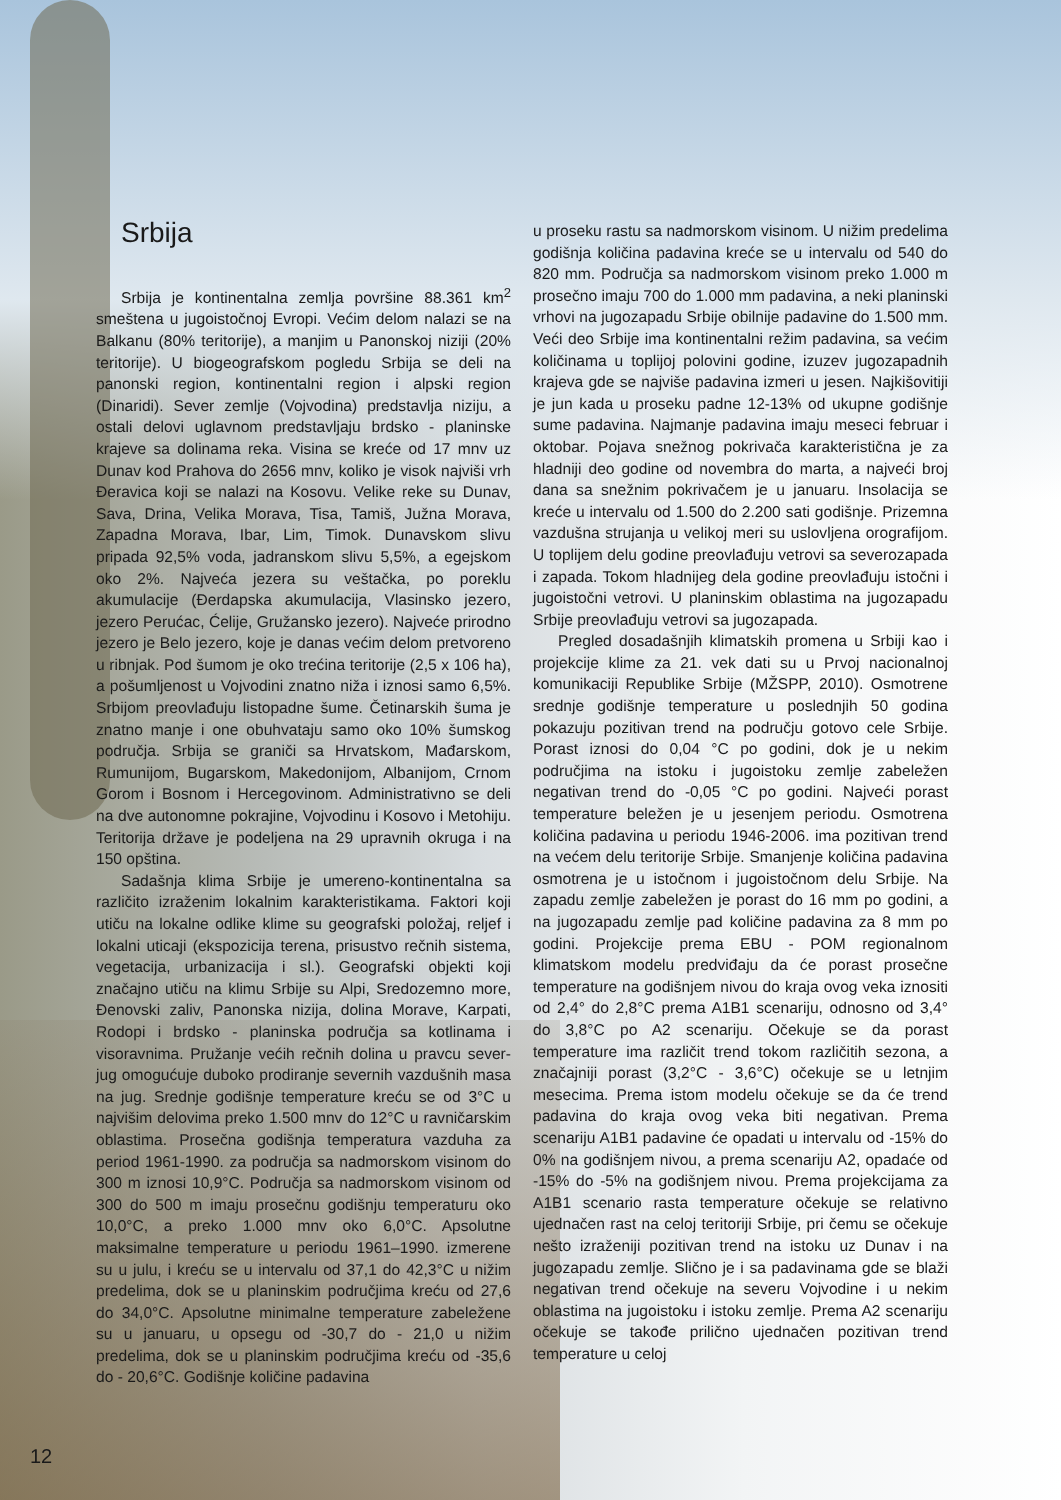Srbija
Srbija je kontinentalna zemlja površine 88.361 km<sup>2</sup> smeštena u jugoistočnoj Evropi. Većim delom nalazi se na Balkanu (80% teritorije), a manjim u Panonskoj niziji (20% teritorije). U biogeografskom pogledu Srbija se deli na panonski region, kontinentalni region i alpski region (Dinaridi). Sever zemlje (Vojvodina) predstavlja niziju, a ostali delovi uglavnom predstavljaju brdsko - planinske krajeve sa dolinama reka. Visina se kreće od 17 mnv uz Dunav kod Prahova do 2656 mnv, koliko je visok najviši vrh Đeravica koji se nalazi na Kosovu. Velike reke su Dunav, Sava, Drina, Velika Morava, Tisa, Tamiš, Južna Morava, Zapadna Morava, Ibar, Lim, Timok. Dunavskom slivu pripada 92,5% voda, jadranskom slivu 5,5%, a egejskom oko 2%. Najveća jezera su veštačka, po poreklu akumulacije (Đerdapska akumulacija, Vlasinsko jezero, jezero Perućac, Ćelije, Gružansko jezero). Najveće prirodno jezero je Belo jezero, koje je danas većim delom pretvoreno u ribnjak. Pod šumom je oko trećina teritorije (2,5 x 106 ha), a pošumljenost u Vojvodini znatno niža i iznosi samo 6,5%. Srbijom preovlađuju listopadne šume. Četinarskih šuma je znatno manje i one obuhvataju samo oko 10% šumskog područja. Srbija se graniči sa Hrvatskom, Mađarskom, Rumunijom, Bugarskom, Makedonijom, Albanijom, Crnom Gorom i Bosnom i Hercegovinom. Administrativno se deli na dve autonomne pokrajine, Vojvodinu i Kosovo i Metohiju. Teritorija države je podeljena na 29 upravnih okruga i na 150 opština.
Sadašnja klima Srbije je umereno-kontinentalna sa različito izraženim lokalnim karakteristikama. Faktori koji utiču na lokalne odlike klime su geografski položaj, reljef i lokalni uticaji (ekspozicija terena, prisustvo rečnih sistema, vegetacija, urbanizacija i sl.). Geografski objekti koji značajno utiču na klimu Srbije su Alpi, Sredozemno more, Đenovski zaliv, Panonska nizija, dolina Morave, Karpati, Rodopi i brdsko - planinska područja sa kotlinama i visoravnima. Pružanje većih rečnih dolina u pravcu sever-jug omogućuje duboko prodiranje severnih vazdušnih masa na jug. Srednje godišnje temperature kreću se od 3°C u najvišim delovima preko 1.500 mnv do 12°C u ravničarskim oblastima. Prosečna godišnja temperatura vazduha za period 1961-1990. za područja sa nadmorskom visinom do 300 m iznosi 10,9°C. Područja sa nadmorskom visinom od 300 do 500 m imaju prosečnu godišnju temperaturu oko 10,0°C, a preko 1.000 mnv oko 6,0°C. Apsolutne maksimalne temperature u periodu 1961–1990. izmerene su u julu, i kreću se u intervalu od 37,1 do 42,3°C u nižim predelima, dok se u planinskim područjima kreću od 27,6 do 34,0°C. Apsolutne minimalne temperature zabeležene su u januaru, u opsegu od -30,7 do - 21,0 u nižim predelima, dok se u planinskim područjima kreću od -35,6 do - 20,6°C. Godišnje količine padavina
u proseku rastu sa nadmorskom visinom. U nižim predelima godišnja količina padavina kreće se u intervalu od 540 do 820 mm. Područja sa nadmorskom visinom preko 1.000 m prosečno imaju 700 do 1.000 mm padavina, a neki planinski vrhovi na jugozapadu Srbije obilnije padavine do 1.500 mm. Veći deo Srbije ima kontinentalni režim padavina, sa većim količinama u toplijoj polovini godine, izuzev jugozapadnih krajeva gde se najviše padavina izmeri u jesen. Najkišovitiji je jun kada u proseku padne 12-13% od ukupne godišnje sume padavina. Najmanje padavina imaju meseci februar i oktobar. Pojava snežnog pokrivača karakteristična je za hladniji deo godine od novembra do marta, a najveći broj dana sa snežnim pokrivačem je u januaru. Insolacija se kreće u intervalu od 1.500 do 2.200 sati godišnje. Prizemna vazdušna strujanja u velikoj meri su uslovljena orografijom. U toplijem delu godine preovlađuju vetrovi sa severozapada i zapada. Tokom hladnijeg dela godine preovlađuju istočni i jugoistočni vetrovi. U planinskim oblastima na jugozapadu Srbije preovlađuju vetrovi sa jugozapada.
Pregled dosadašnjih klimatskih promena u Srbiji kao i projekcije klime za 21. vek dati su u Prvoj nacionalnoj komunikaciji Republike Srbije (MŽSPP, 2010). Osmotrene srednje godišnje temperature u poslednjih 50 godina pokazuju pozitivan trend na području gotovo cele Srbije. Porast iznosi do 0,04 °C po godini, dok je u nekim područjima na istoku i jugoistoku zemlje zabeležen negativan trend do -0,05 °C po godini. Najveći porast temperature beležen je u jesenjem periodu. Osmotrena količina padavina u periodu 1946-2006. ima pozitivan trend na većem delu teritorije Srbije. Smanjenje količina padavina osmotrena je u istočnom i jugoistočnom delu Srbije. Na zapadu zemlje zabeležen je porast do 16 mm po godini, a na jugozapadu zemlje pad količine padavina za 8 mm po godini. Projekcije prema EBU - POM regionalnom klimatskom modelu predviđaju da će porast prosečne temperature na godišnjem nivou do kraja ovog veka iznositi od 2,4° do 2,8°C prema A1B1 scenariju, odnosno od 3,4° do 3,8°C po A2 scenariju. Očekuje se da porast temperature ima različit trend tokom različitih sezona, a značajniji porast (3,2°C - 3,6°C) očekuje se u letnjim mesecima. Prema istom modelu očekuje se da će trend padavina do kraja ovog veka biti negativan. Prema scenariju A1B1 padavine će opadati u intervalu od -15% do 0% na godišnjem nivou, a prema scenariju A2, opadaće od -15% do -5% na godišnjem nivou. Prema projekcijama za A1B1 scenario rasta temperature očekuje se relativno ujednačen rast na celoj teritoriji Srbije, pri čemu se očekuje nešto izraženiji pozitivan trend na istoku uz Dunav i na jugozapadu zemlje. Slično je i sa padavinama gde se blaži negativan trend očekuje na severu Vojvodine i u nekim oblastima na jugoistoku i istoku zemlje. Prema A2 scenariju očekuje se takođe prilično ujednačen pozitivan trend temperature u celoj
12